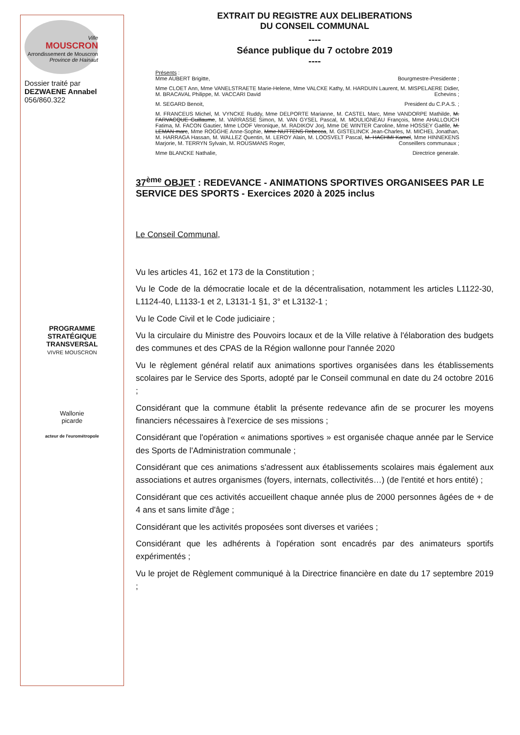Ville
MOUSCRON
Arrondissement de Mouscron
Province de Hainaut
Dossier traité par
DEZWAENE Annabel
056/860.322
PROGRAMME
STRATÉGIQUE
TRANSVERSAL
VIVRE MOUSCRON
Wallonie
picarde
acteur de l'eurométropole
EXTRAIT DU REGISTRE AUX DELIBERATIONS
DU CONSEIL COMMUNAL
----
Séance publique du 7 octobre 2019
----
Présents :
Mme AUBERT Brigitte, Bourgmestre-Presidente ;
Mme CLOET Ann, Mme VANELSTRAETE Marie-Helene, Mme VALCKE Kathy, M. HARDUIN Laurent, M. MISPELAERE Didier, M. BRACAVAL Philippe, M. VACCARI David Echevins ;
M. SEGARD Benoit, President du C.P.A.S. ;
M. FRANCEUS Michel, M. VYNCKE Ruddy, Mme DELPORTE Marianne, M. CASTEL Marc, Mme VANDORPE Mathilde, M. FARVACQUE Guillaume, M. VARRASSE Simon, M. VAN GYSEL Pascal, M. MOULIGNEAU François, Mme AHALLOUCH Fatima, M. FACON Gautier, Mme LOOF Veronique, M. RADIKOV Jorj, Mme DE WINTER Caroline, Mme HOSSEY Gaëlle, M. LEMAN marc, Mme ROGGHE Anne-Sophie, Mme NUTTENS Rebecca, M. GISTELINCK Jean-Charles, M. MICHEL Jonathan, M. HARRAGA Hassan, M. WALLEZ Quentin, M. LEROY Alain, M. LOOSVELT Pascal, M. HACHMI Kamel, Mme HINNEKENS Marjorie, M. TERRYN Sylvain, M. ROUSMANS Roger, Conseillers communaux ;
Mme BLANCKE Nathalie, Directrice generale.
37<sup>ème</sup> OBJET : REDEVANCE - ANIMATIONS SPORTIVES ORGANISEES PAR LE SERVICE DES SPORTS - Exercices 2020 à 2025 inclus
Le Conseil Communal,
Vu les articles 41, 162 et 173 de la Constitution ;
Vu le Code de la démocratie locale et de la décentralisation, notamment les articles L1122-30, L1124-40, L1133-1 et 2, L3131-1 §1, 3° et L3132-1 ;
Vu le Code Civil et le Code judiciaire ;
Vu la circulaire du Ministre des Pouvoirs locaux et de la Ville relative à l'élaboration des budgets des communes et des CPAS de la Région wallonne pour l'année 2020
Vu le règlement général relatif aux animations sportives organisées dans les établissements scolaires par le Service des Sports, adopté par le Conseil communal en date du 24 octobre 2016 ;
Considérant que la commune établit la présente redevance afin de se procurer les moyens financiers nécessaires à l'exercice de ses missions ;
Considérant que l'opération « animations sportives » est organisée chaque année par le Service des Sports de l'Administration communale ;
Considérant que ces animations s'adressent aux établissements scolaires mais également aux associations et autres organismes (foyers, internats, collectivités…) (de l'entité et hors entité) ;
Considérant que ces activités accueillent chaque année plus de 2000 personnes âgées de + de 4 ans et sans limite d'âge ;
Considérant que les activités proposées sont diverses et variées ;
Considérant que les adhérents à l'opération sont encadrés par des animateurs sportifs expérimentés ;
Vu le projet de Règlement communiqué à la Directrice financière en date du 17 septembre 2019 ;